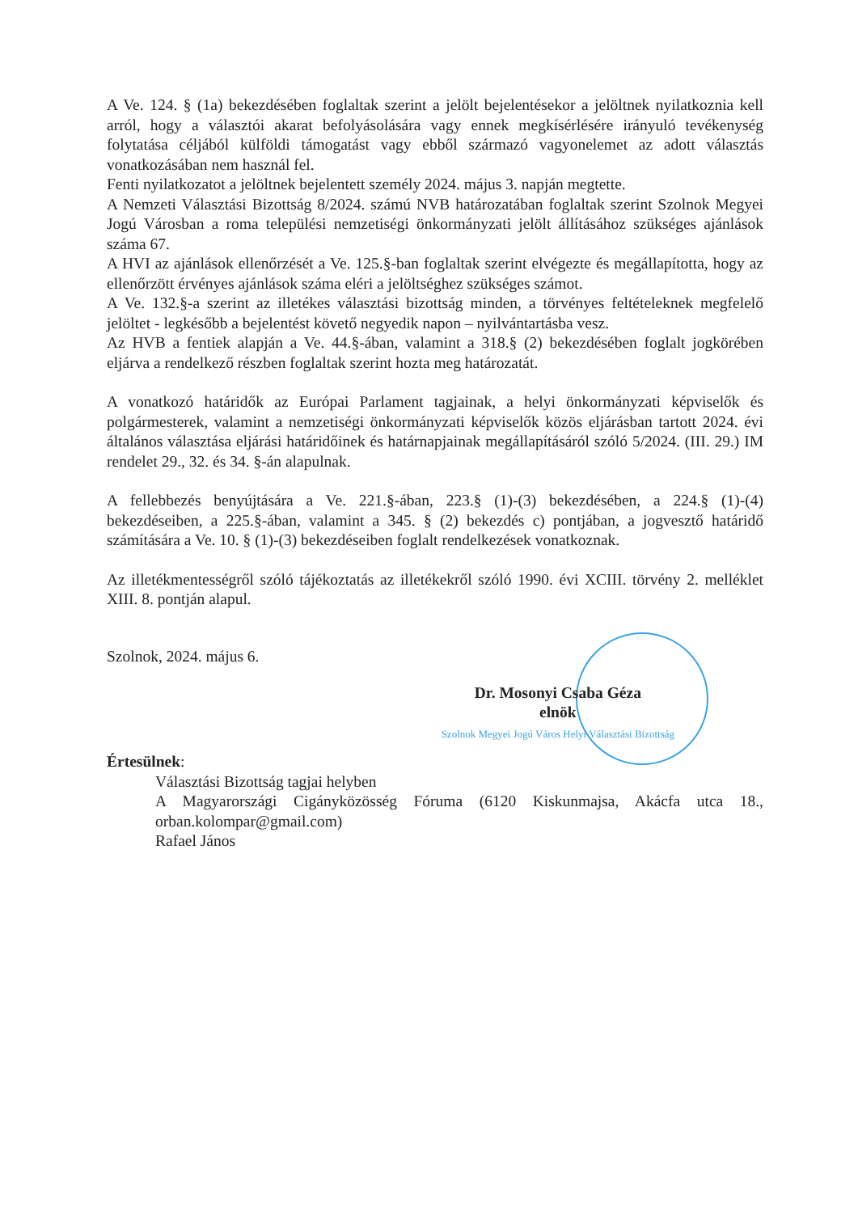A Ve. 124. § (1a) bekezdésében foglaltak szerint a jelölt bejelentésekor a jelöltnek nyilatkoznia kell arról, hogy a választói akarat befolyásolására vagy ennek megkísérlésére irányuló tevékenység folytatása céljából külföldi támogatást vagy ebből származó vagyonelemet az adott választás vonatkozásában nem használ fel.
Fenti nyilatkozatot a jelöltnek bejelentett személy 2024. május 3. napján megtette.
A Nemzeti Választási Bizottság 8/2024. számú NVB határozatában foglaltak szerint Szolnok Megyei Jogú Városban a roma települési nemzetiségi önkormányzati jelölt állításához szükséges ajánlások száma 67.
A HVI az ajánlások ellenőrzését a Ve. 125.§-ban foglaltak szerint elvégezte és megállapította, hogy az ellenőrzött érvényes ajánlások száma eléri a jelöltséghez szükséges számot.
A Ve. 132.§-a szerint az illetékes választási bizottság minden, a törvényes feltételeknek megfelelő jelöltet - legkésőbb a bejelentést követő negyedik napon – nyilvántartásba vesz.
Az HVB a fentiek alapján a Ve. 44.§-ában, valamint a 318.§ (2) bekezdésében foglalt jogkörében eljárva a rendelkező részben foglaltak szerint hozta meg határozatát.
A vonatkozó határidők az Európai Parlament tagjainak, a helyi önkormányzati képviselők és polgármesterek, valamint a nemzetiségi önkormányzati képviselők közös eljárásban tartott 2024. évi általános választása eljárási határidőinek és határnapjainak megállapításáról szóló 5/2024. (III. 29.) IM rendelet 29., 32. és 34. §-án alapulnak.
A fellebbezés benyújtására a Ve. 221.§-ában, 223.§ (1)-(3) bekezdésében, a 224.§ (1)-(4) bekezdéseiben, a 225.§-ában, valamint a 345. § (2) bekezdés c) pontjában, a jogvesztő határidő számítására a Ve. 10. § (1)-(3) bekezdéseiben foglalt rendelkezések vonatkoznak.
Az illetékmentességről szóló tájékoztatás az illetékekről szóló 1990. évi XCIII. törvény 2. melléklet XIII. 8. pontján alapul.
Szolnok, 2024. május 6.
Dr. Mosonyi Csaba Géza
elnök
Szolnok Megyei Jogú Város Helyi Választási Bizottság
Értesülnek:
Választási Bizottság tagjai helyben
A Magyarországi Cigányközösség Fóruma (6120 Kiskunmajsa, Akácfa utca 18., orban.kolompar@gmail.com)
Rafael János